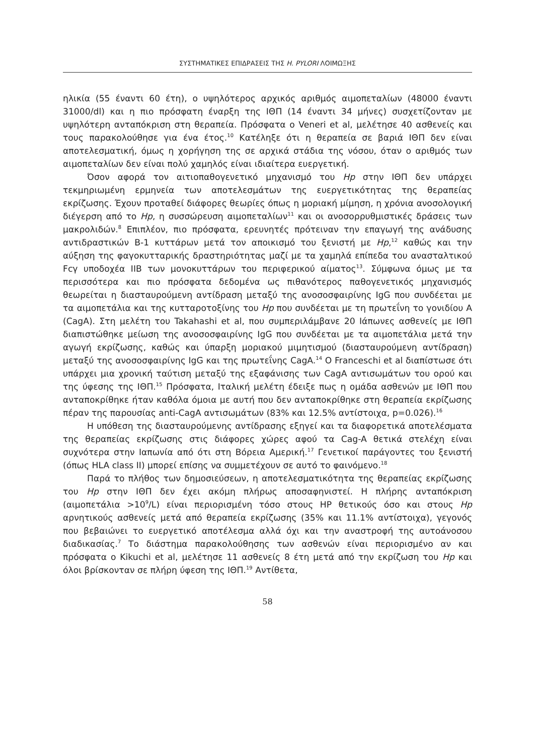ΣΥΣΤΗΜΑΤΙΚΕΣ ΕΠΙΔΡΑΣΕΙΣ ΤΗΣ H. PYLORI ΛΟΙΜΩΞΗΣ
ηλικία (55 έναντι 60 έτη), ο υψηλότερος αρχικός αριθμός αιμοπεταλίων (48000 έναντι 31000/dl) και η πιο πρόσφατη έναρξη της ΙΘΠ (14 έναντι 34 μήνες) συσχετίζονταν με υψηλότερη ανταπόκριση στη θεραπεία. Πρόσφατα ο Veneri et al, μελέτησε 40 ασθενείς και τους παρακολούθησε για ένα έτος.<sup>10</sup> Κατέληξε ότι η θεραπεία σε βαριά ΙΘΠ δεν είναι αποτελεσματική, όμως η χορήγηση της σε αρχικά στάδια της νόσου, όταν ο αριθμός των αιμοπεταλίων δεν είναι πολύ χαμηλός είναι ιδιαίτερα ευεργετική.
Όσον αφορά τον αιτιοπαθογενετικό μηχανισμό του Hp στην ΙΘΠ δεν υπάρχει τεκμηριωμένη ερμηνεία των αποτελεσμάτων της ευεργετικότητας της θεραπείας εκρίζωσης. Έχουν προταθεί διάφορες θεωρίες όπως η μοριακή μίμηση, η χρόνια ανοσολογική διέγερση από το Hp, η συσσώρευση αιμοπεταλίων<sup>11</sup> και οι ανοσορρυθμιστικές δράσεις των μακρολιδών.<sup>8</sup> Επιπλέον, πιο πρόσφατα, ερευνητές πρότειναν την επαγωγή της ανάδυσης αντιδραστικών Β-1 κυττάρων μετά τον αποικισμό του ξενιστή με Hp,<sup>12</sup> καθώς και την αύξηση της φαγοκυτταρικής δραστηριότητας μαζί με τα χαμηλά επίπεδα του ανασταλτικού Fcγ υποδοχέα IIB των μονοκυττάρων του περιφερικού αίματος<sup>13</sup>. Σύμφωνα όμως με τα περισσότερα και πιο πρόσφατα δεδομένα ως πιθανότερος παθογενετικός μηχανισμός θεωρείται η διασταυρούμενη αντίδραση μεταξύ της ανοσοσφαιρίνης IgG που συνδέεται με τα αιμοπετάλια και της κυτταροτοξίνης του Hp που συνδέεται με τη πρωτεΐνη το γονιδίου Α (CagA). Στη μελέτη του Takahashi et al, που συμπεριλάμβανε 20 Ιάπωνες ασθενείς με ΙΘΠ διαπιστώθηκε μείωση της ανοσοσφαιρίνης IgG που συνδέεται με τα αιμοπετάλια μετά την αγωγή εκρίζωσης, καθώς και ύπαρξη μοριακού μιμητισμού (διασταυρούμενη αντίδραση) μεταξύ της ανοσοσφαιρίνης IgG και της πρωτεΐνης CagA.<sup>14</sup> O Franceschi et al διαπίστωσε ότι υπάρχει μια χρονική ταύτιση μεταξύ της εξαφάνισης των CagA αντισωμάτων του ορού και της ύφεσης της ΙΘΠ.<sup>15</sup> Πρόσφατα, Ιταλική μελέτη έδειξε πως η ομάδα ασθενών με ΙΘΠ που ανταποκρίθηκε ήταν καθόλα όμοια με αυτή που δεν ανταποκρίθηκε στη θεραπεία εκρίζωσης πέραν της παρουσίας anti-CagA αντισωμάτων (83% και 12.5% αντίστοιχα, p=0.026).<sup>16</sup>
Η υπόθεση της διασταυρούμενης αντίδρασης εξηγεί και τα διαφορετικά αποτελέσματα της θεραπείας εκρίζωσης στις διάφορες χώρες αφού τα Cag-A θετικά στελέχη είναι συχνότερα στην Ιαπωνία από ότι στη Βόρεια Αμερική.<sup>17</sup> Γενετικοί παράγοντες του ξενιστή (όπως HLA class II) μπορεί επίσης να συμμετέχουν σε αυτό το φαινόμενο.<sup>18</sup>
Παρά το πλήθος των δημοσιεύσεων, η αποτελεσματικότητα της θεραπείας εκρίζωσης του Hp στην ΙΘΠ δεν έχει ακόμη πλήρως αποσαφηνιστεί. Η πλήρης ανταπόκριση (αιμοπετάλια >10<sup>9</sup>/L) είναι περιορισμένη τόσο στους HP θετικούς όσο και στους Hp αρνητικούς ασθενείς μετά από θεραπεία εκρίζωσης (35% και 11.1% αντίστοιχα), γεγονός που βεβαιώνει το ευεργετικό αποτέλεσμα αλλά όχι και την αναστροφή της αυτοάνοσου διαδικασίας.<sup>7</sup> Το διάστημα παρακολούθησης των ασθενών είναι περιορισμένο αν και πρόσφατα ο Kikuchi et al, μελέτησε 11 ασθενείς 8 έτη μετά από την εκρίζωση του Hp και όλοι βρίσκονταν σε πλήρη ύφεση της ΙΘΠ.<sup>19</sup> Αντίθετα,
58